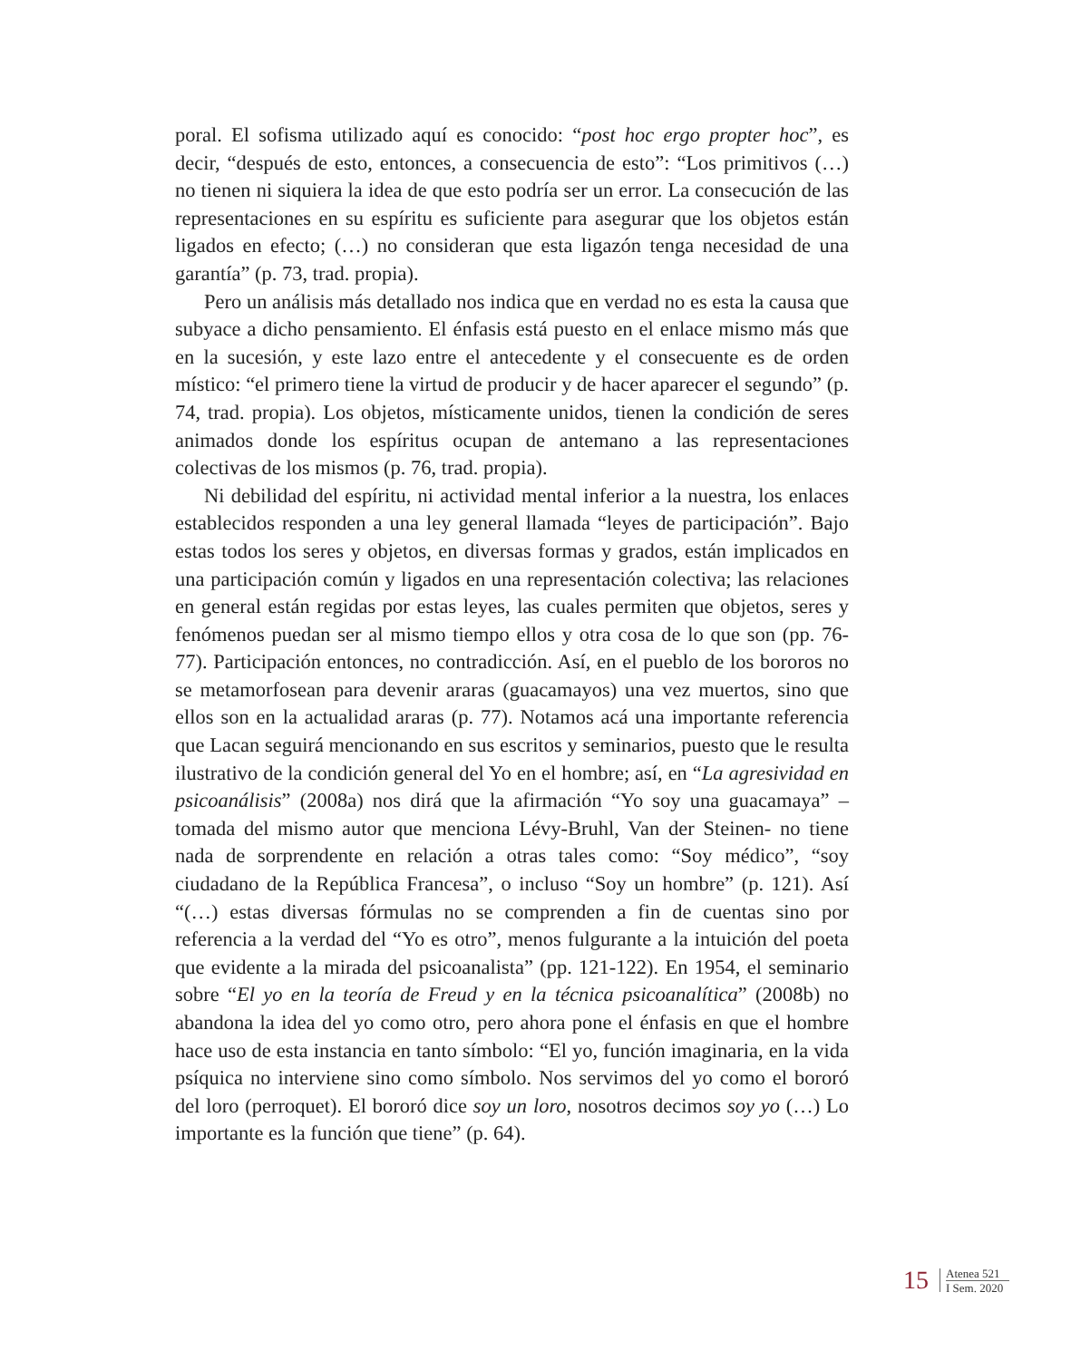poral. El sofisma utilizado aquí es conocido: “post hoc ergo propter hoc”, es decir, “después de esto, entonces, a consecuencia de esto”: “Los primitivos (…) no tienen ni siquiera la idea de que esto podría ser un error. La consecución de las representaciones en su espíritu es suficiente para asegurar que los objetos están ligados en efecto; (…) no consideran que esta ligazón tenga necesidad de una garantía” (p. 73, trad. propia).
Pero un análisis más detallado nos indica que en verdad no es esta la causa que subyace a dicho pensamiento. El énfasis está puesto en el enlace mismo más que en la sucesión, y este lazo entre el antecedente y el consecuente es de orden místico: “el primero tiene la virtud de producir y de hacer aparecer el segundo” (p. 74, trad. propia). Los objetos, místicamente unidos, tienen la condición de seres animados donde los espíritus ocupan de antemano a las representaciones colectivas de los mismos (p. 76, trad. propia).
Ni debilidad del espíritu, ni actividad mental inferior a la nuestra, los enlaces establecidos responden a una ley general llamada “leyes de participación”. Bajo estas todos los seres y objetos, en diversas formas y grados, están implicados en una participación común y ligados en una representación colectiva; las relaciones en general están regidas por estas leyes, las cuales permiten que objetos, seres y fenómenos puedan ser al mismo tiempo ellos y otra cosa de lo que son (pp. 76-77). Participación entonces, no contradicción. Así, en el pueblo de los bororos no se metamorfosean para devenir araras (guacamayos) una vez muertos, sino que ellos son en la actualidad araras (p. 77). Notamos acá una importante referencia que Lacan seguirá mencionando en sus escritos y seminarios, puesto que le resulta ilustrativo de la condición general del Yo en el hombre; así, en “La agresividad en psicoanálisis” (2008a) nos dirá que la afirmación “Yo soy una guacamaya” –tomada del mismo autor que menciona Lévy-Bruhl, Van der Steinen- no tiene nada de sorprendente en relación a otras tales como: “Soy médico”, “soy ciudadano de la República Francesa”, o incluso “Soy un hombre” (p. 121). Así “(…) estas diversas fórmulas no se comprenden a fin de cuentas sino por referencia a la verdad del “Yo es otro”, menos fulgurante a la intuición del poeta que evidente a la mirada del psicoanalista” (pp. 121-122). En 1954, el seminario sobre “El yo en la teoría de Freud y en la técnica psicoanalítica” (2008b) no abandona la idea del yo como otro, pero ahora pone el énfasis en que el hombre hace uso de esta instancia en tanto símbolo: “El yo, función imaginaria, en la vida psíquica no interviene sino como símbolo. Nos servimos del yo como el bororó del loro (perroquet). El bororó dice soy un loro, nosotros decimos soy yo (…) Lo importante es la función que tiene” (p. 64).
15
Atenea 521
I Sem. 2020